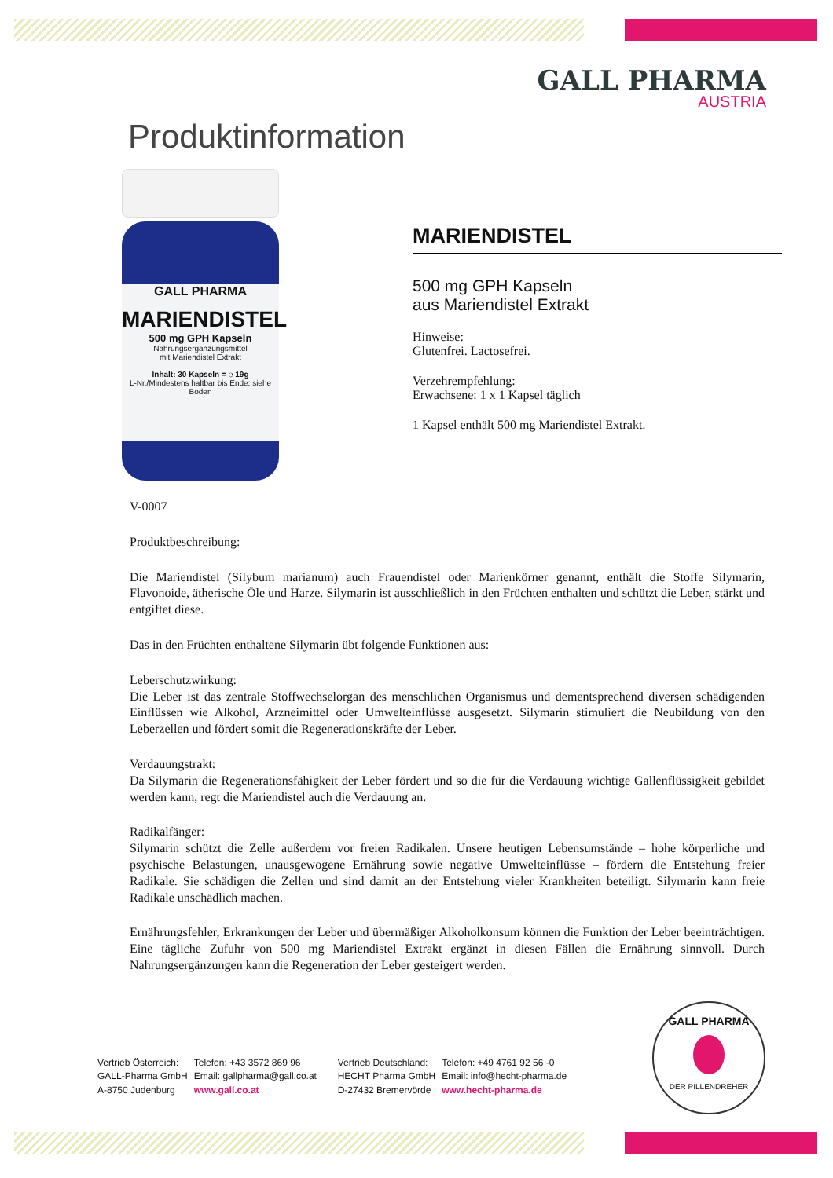GALL PHARMA
AUSTRIA
Produktinformation
GALL PHARMA
MARIENDISTEL
500 mg GPH Kapseln
Nahrungsergänzungsmittel
mit Mariendistel Extrakt
Inhalt: 30 Kapseln = ℮ 19g
L-Nr./Mindestens haltbar bis Ende: siehe Boden
MARIENDISTEL
500 mg GPH Kapseln
aus Mariendistel Extrakt
Hinweise:
Glutenfrei. Lactosefrei.
Verzehrempfehlung:
Erwachsene: 1 x 1 Kapsel täglich
1 Kapsel enthält 500 mg Mariendistel Extrakt.
V-0007
Produktbeschreibung:
Die Mariendistel (Silybum marianum) auch Frauendistel oder Marienkörner genannt, enthält die Stoffe Silymarin, Flavonoide, ätherische Öle und Harze. Silymarin ist ausschließlich in den Früchten enthalten und schützt die Leber, stärkt und entgiftet diese.
Das in den Früchten enthaltene Silymarin übt folgende Funktionen aus:
Leberschutzwirkung:
Die Leber ist das zentrale Stoffwechselorgan des menschlichen Organismus und dementsprechend diversen schädigenden Einflüssen wie Alkohol, Arzneimittel oder Umwelteinflüsse ausgesetzt. Silymarin stimuliert die Neubildung von den Leberzellen und fördert somit die Regenerationskräfte der Leber.
Verdauungstrakt:
Da Silymarin die Regenerationsfähigkeit der Leber fördert und so die für die Verdauung wichtige Gallenflüssigkeit gebildet werden kann, regt die Mariendistel auch die Verdauung an.
Radikalfänger:
Silymarin schützt die Zelle außerdem vor freien Radikalen. Unsere heutigen Lebensumstände – hohe körperliche und psychische Belastungen, unausgewogene Ernährung sowie negative Umwelteinflüsse – fördern die Entstehung freier Radikale. Sie schädigen die Zellen und sind damit an der Entstehung vieler Krankheiten beteiligt. Silymarin kann freie Radikale unschädlich machen.
Ernährungsfehler, Erkrankungen der Leber und übermäßiger Alkoholkonsum können die Funktion der Leber beeinträchtigen. Eine tägliche Zufuhr von 500 mg Mariendistel Extrakt ergänzt in diesen Fällen die Ernährung sinnvoll. Durch Nahrungsergänzungen kann die Regeneration der Leber gesteigert werden.
Vertrieb Österreich:
GALL-Pharma GmbH
A-8750 Judenburg
Telefon: +43 3572 869 96
Email: gallpharma@gall.co.at
www.gall.co.at
Vertrieb Deutschland:
HECHT Pharma GmbH
D-27432 Bremervörde
Telefon: +49 4761 92 56 -0
Email: info@hecht-pharma.de
www.hecht-pharma.de
GALL PHARMA
DER PILLENDREHER